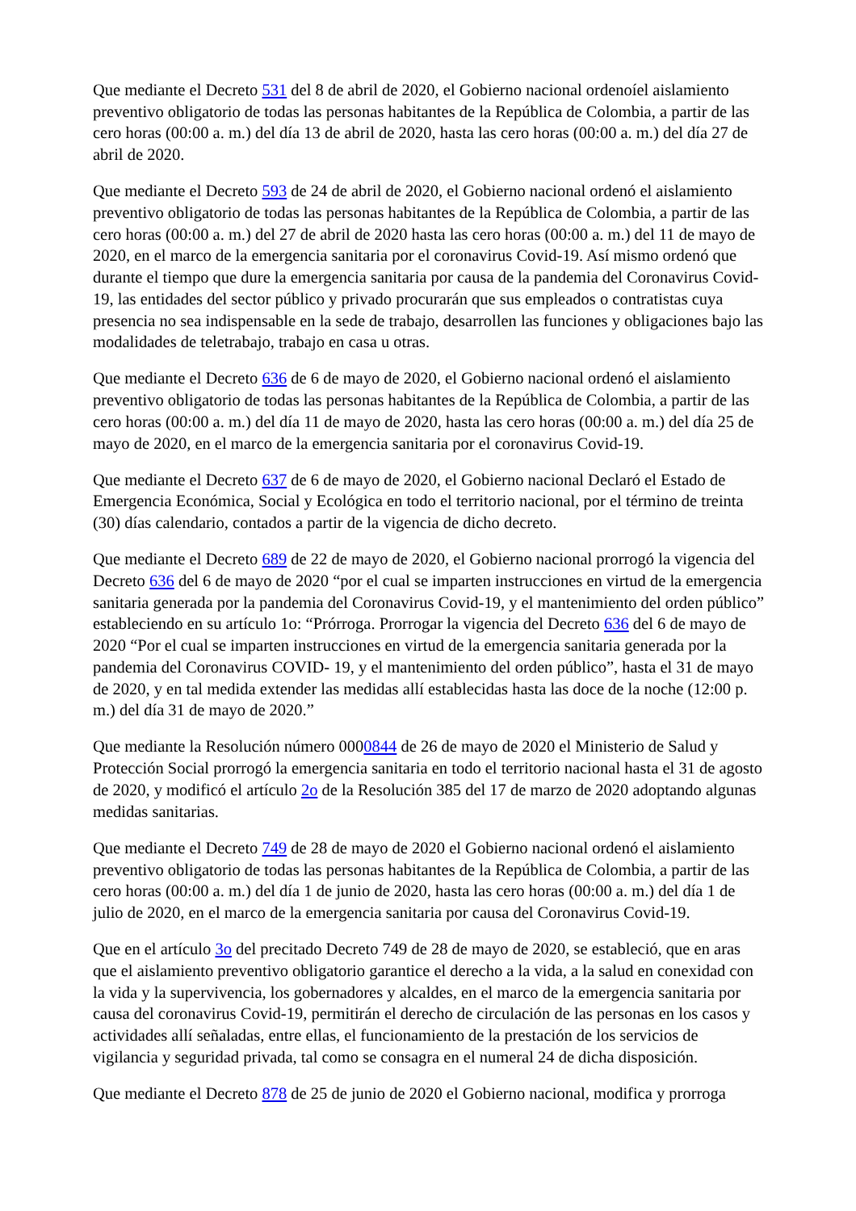Que mediante el Decreto 531 del 8 de abril de 2020, el Gobierno nacional ordenoíel aislamiento preventivo obligatorio de todas las personas habitantes de la República de Colombia, a partir de las cero horas (00:00 a. m.) del día 13 de abril de 2020, hasta las cero horas (00:00 a. m.) del día 27 de abril de 2020.
Que mediante el Decreto 593 de 24 de abril de 2020, el Gobierno nacional ordenó el aislamiento preventivo obligatorio de todas las personas habitantes de la República de Colombia, a partir de las cero horas (00:00 a. m.) del 27 de abril de 2020 hasta las cero horas (00:00 a. m.) del 11 de mayo de 2020, en el marco de la emergencia sanitaria por el coronavirus Covid-19. Así mismo ordenó que durante el tiempo que dure la emergencia sanitaria por causa de la pandemia del Coronavirus Covid-19, las entidades del sector público y privado procurarán que sus empleados o contratistas cuya presencia no sea indispensable en la sede de trabajo, desarrollen las funciones y obligaciones bajo las modalidades de teletrabajo, trabajo en casa u otras.
Que mediante el Decreto 636 de 6 de mayo de 2020, el Gobierno nacional ordenó el aislamiento preventivo obligatorio de todas las personas habitantes de la República de Colombia, a partir de las cero horas (00:00 a. m.) del día 11 de mayo de 2020, hasta las cero horas (00:00 a. m.) del día 25 de mayo de 2020, en el marco de la emergencia sanitaria por el coronavirus Covid-19.
Que mediante el Decreto 637 de 6 de mayo de 2020, el Gobierno nacional Declaró el Estado de Emergencia Económica, Social y Ecológica en todo el territorio nacional, por el término de treinta (30) días calendario, contados a partir de la vigencia de dicho decreto.
Que mediante el Decreto 689 de 22 de mayo de 2020, el Gobierno nacional prorrogó la vigencia del Decreto 636 del 6 de mayo de 2020 “por el cual se imparten instrucciones en virtud de la emergencia sanitaria generada por la pandemia del Coronavirus Covid-19, y el mantenimiento del orden público” estableciendo en su artículo 1o: “Prórroga. Prorrogar la vigencia del Decreto 636 del 6 de mayo de 2020 “Por el cual se imparten instrucciones en virtud de la emergencia sanitaria generada por la pandemia del Coronavirus COVID- 19, y el mantenimiento del orden público”, hasta el 31 de mayo de 2020, y en tal medida extender las medidas allí establecidas hasta las doce de la noche (12:00 p. m.) del día 31 de mayo de 2020.”
Que mediante la Resolución número 0000844 de 26 de mayo de 2020 el Ministerio de Salud y Protección Social prorrogó la emergencia sanitaria en todo el territorio nacional hasta el 31 de agosto de 2020, y modificó el artículo 2o de la Resolución 385 del 17 de marzo de 2020 adoptando algunas medidas sanitarias.
Que mediante el Decreto 749 de 28 de mayo de 2020 el Gobierno nacional ordenó el aislamiento preventivo obligatorio de todas las personas habitantes de la República de Colombia, a partir de las cero horas (00:00 a. m.) del día 1 de junio de 2020, hasta las cero horas (00:00 a. m.) del día 1 de julio de 2020, en el marco de la emergencia sanitaria por causa del Coronavirus Covid-19.
Que en el artículo 3o del precitado Decreto 749 de 28 de mayo de 2020, se estableció, que en aras que el aislamiento preventivo obligatorio garantice el derecho a la vida, a la salud en conexidad con la vida y la supervivencia, los gobernadores y alcaldes, en el marco de la emergencia sanitaria por causa del coronavirus Covid-19, permitirán el derecho de circulación de las personas en los casos y actividades allí señaladas, entre ellas, el funcionamiento de la prestación de los servicios de vigilancia y seguridad privada, tal como se consagra en el numeral 24 de dicha disposición.
Que mediante el Decreto 878 de 25 de junio de 2020 el Gobierno nacional, modifica y prorroga